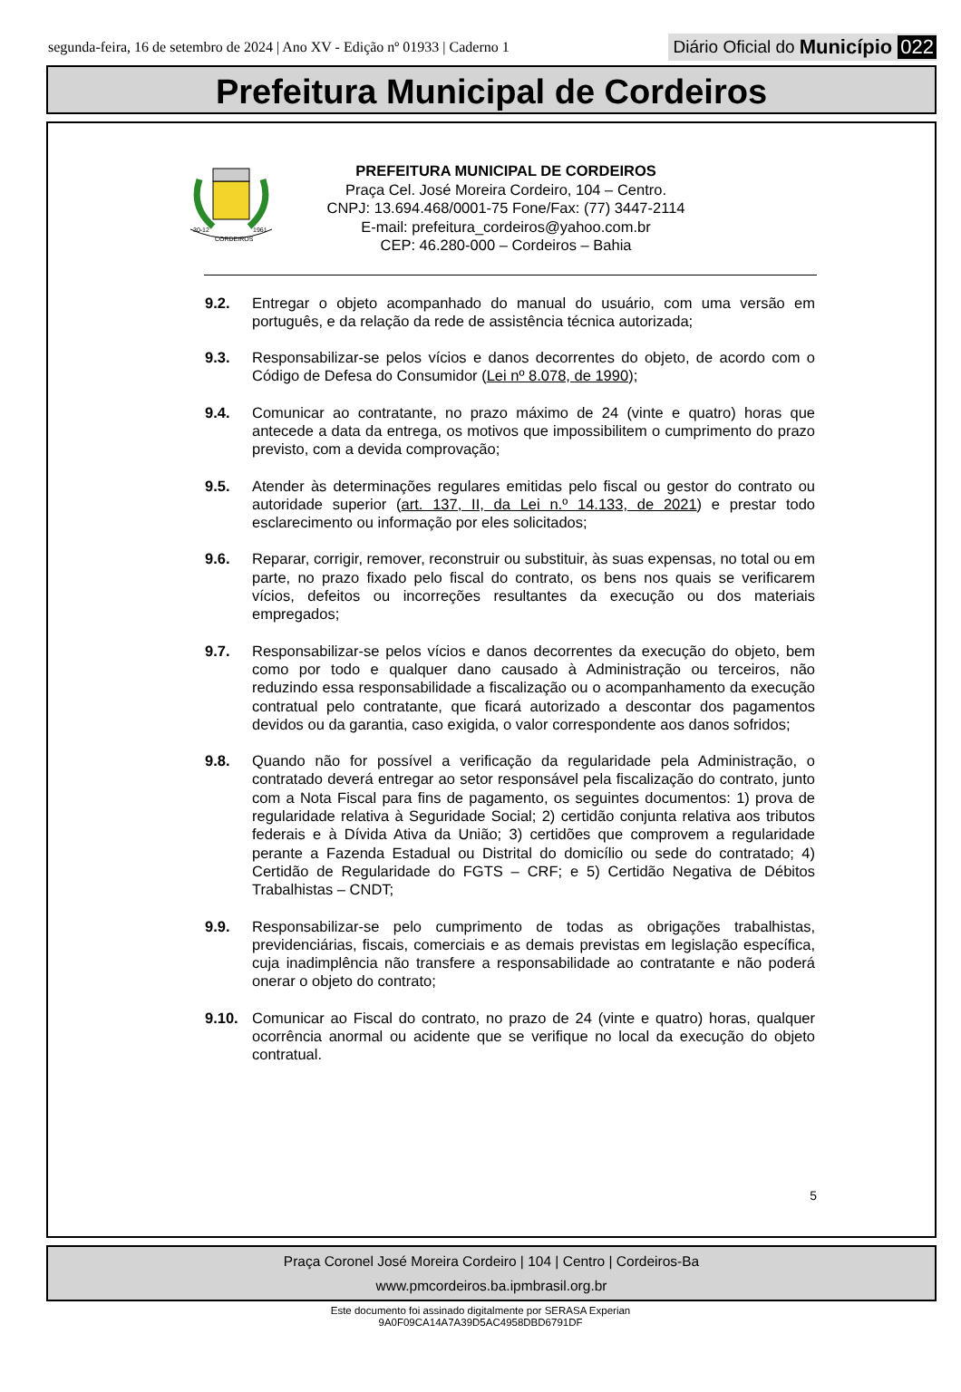segunda-feira, 16 de setembro de 2024 | Ano XV - Edição nº 01933 | Caderno 1
Diário Oficial do Município 022
Prefeitura Municipal de Cordeiros
30-12
1961
CORDEIROS
PREFEITURA MUNICIPAL DE CORDEIROS
Praça Cel. José Moreira Cordeiro, 104 – Centro.
CNPJ: 13.694.468/0001-75 Fone/Fax: (77) 3447-2114
E-mail: prefeitura_cordeiros@yahoo.com.br
CEP: 46.280-000 – Cordeiros – Bahia
9.2. Entregar o objeto acompanhado do manual do usuário, com uma versão em português, e da relação da rede de assistência técnica autorizada;
9.3. Responsabilizar-se pelos vícios e danos decorrentes do objeto, de acordo com o Código de Defesa do Consumidor (Lei nº 8.078, de 1990);
9.4. Comunicar ao contratante, no prazo máximo de 24 (vinte e quatro) horas que antecede a data da entrega, os motivos que impossibilitem o cumprimento do prazo previsto, com a devida comprovação;
9.5. Atender às determinações regulares emitidas pelo fiscal ou gestor do contrato ou autoridade superior (art. 137, II, da Lei n.º 14.133, de 2021) e prestar todo esclarecimento ou informação por eles solicitados;
9.6. Reparar, corrigir, remover, reconstruir ou substituir, às suas expensas, no total ou em parte, no prazo fixado pelo fiscal do contrato, os bens nos quais se verificarem vícios, defeitos ou incorreções resultantes da execução ou dos materiais empregados;
9.7. Responsabilizar-se pelos vícios e danos decorrentes da execução do objeto, bem como por todo e qualquer dano causado à Administração ou terceiros, não reduzindo essa responsabilidade a fiscalização ou o acompanhamento da execução contratual pelo contratante, que ficará autorizado a descontar dos pagamentos devidos ou da garantia, caso exigida, o valor correspondente aos danos sofridos;
9.8. Quando não for possível a verificação da regularidade pela Administração, o contratado deverá entregar ao setor responsável pela fiscalização do contrato, junto com a Nota Fiscal para fins de pagamento, os seguintes documentos: 1) prova de regularidade relativa à Seguridade Social; 2) certidão conjunta relativa aos tributos federais e à Dívida Ativa da União; 3) certidões que comprovem a regularidade perante a Fazenda Estadual ou Distrital do domicílio ou sede do contratado; 4) Certidão de Regularidade do FGTS – CRF; e 5) Certidão Negativa de Débitos Trabalhistas – CNDT;
9.9. Responsabilizar-se pelo cumprimento de todas as obrigações trabalhistas, previdenciárias, fiscais, comerciais e as demais previstas em legislação específica, cuja inadimplência não transfere a responsabilidade ao contratante e não poderá onerar o objeto do contrato;
9.10. Comunicar ao Fiscal do contrato, no prazo de 24 (vinte e quatro) horas, qualquer ocorrência anormal ou acidente que se verifique no local da execução do objeto contratual.
5
Praça Coronel José Moreira Cordeiro | 104 | Centro | Cordeiros-Ba
www.pmcordeiros.ba.ipmbrasil.org.br
Este documento foi assinado digitalmente por SERASA Experian
9A0F09CA14A7A39D5AC4958DBD6791DF